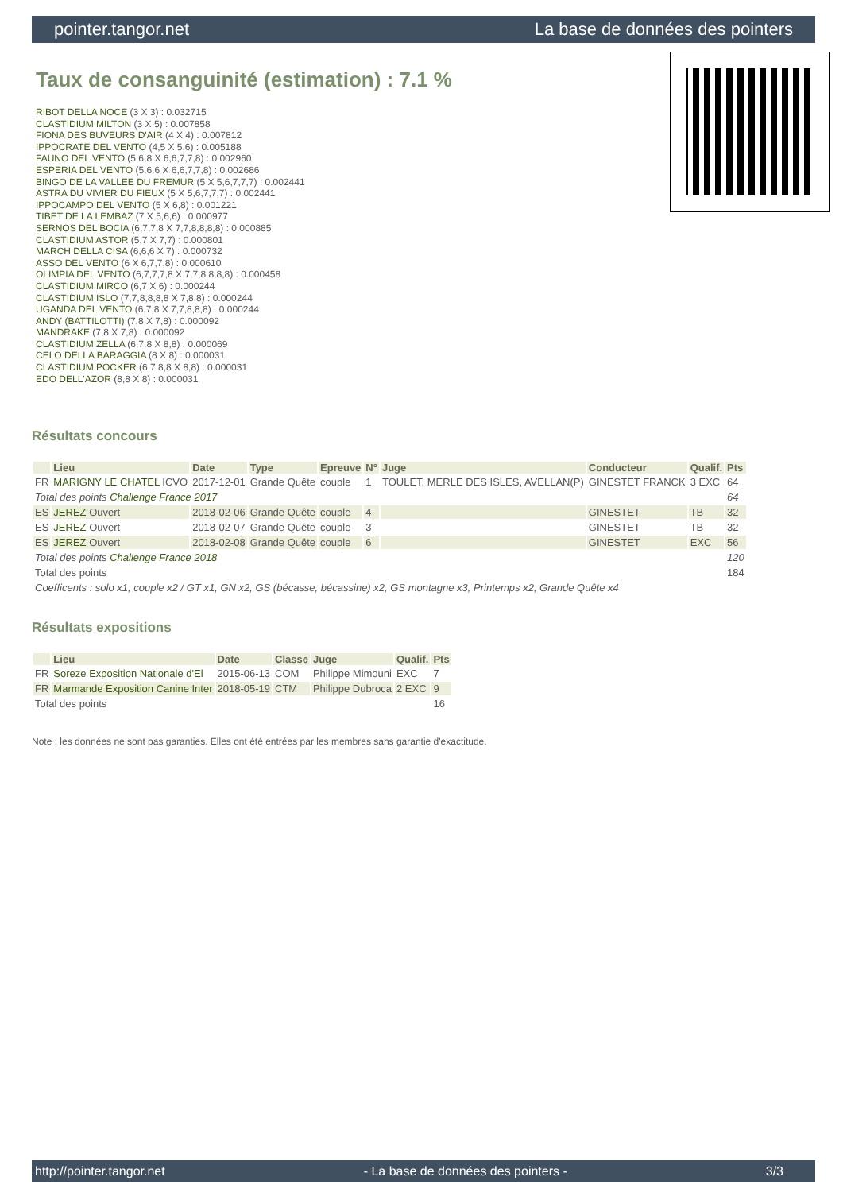pointer.tangor.net La base de données des pointers
Taux de consanguinité (estimation) : 7.1 %
RIBOT DELLA NOCE (3 X 3) : 0.032715
CLASTIDIUM MILTON (3 X 5) : 0.007858
FIONA DES BUVEURS D'AIR (4 X 4) : 0.007812
IPPOCRATE DEL VENTO (4,5 X 5,6) : 0.005188
FAUNO DEL VENTO (5,6,8 X 6,6,7,7,8) : 0.002960
ESPERIA DEL VENTO (5,6,6 X 6,6,7,7,8) : 0.002686
BINGO DE LA VALLEE DU FREMUR (5 X 5,6,7,7,7) : 0.002441
ASTRA DU VIVIER DU FIEUX (5 X 5,6,7,7,7) : 0.002441
IPPOCAMPO DEL VENTO (5 X 6,8) : 0.001221
TIBET DE LA LEMBAZ (7 X 5,6,6) : 0.000977
SERNOS DEL BOCIA (6,7,7,8 X 7,7,8,8,8,8) : 0.000885
CLASTIDIUM ASTOR (5,7 X 7,7) : 0.000801
MARCH DELLA CISA (6,6,6 X 7) : 0.000732
ASSO DEL VENTO (6 X 6,7,7,8) : 0.000610
OLIMPIA DEL VENTO (6,7,7,7,8 X 7,7,8,8,8,8) : 0.000458
CLASTIDIUM MIRCO (6,7 X 6) : 0.000244
CLASTIDIUM ISLO (7,7,8,8,8,8 X 7,8,8) : 0.000244
UGANDA DEL VENTO (6,7,8 X 7,7,8,8,8) : 0.000244
ANDY (BATTILOTTI) (7,8 X 7,8) : 0.000092
MANDRAKE (7,8 X 7,8) : 0.000092
CLASTIDIUM ZELLA (6,7,8 X 8,8) : 0.000069
CELO DELLA BARAGGIA (8 X 8) : 0.000031
CLASTIDIUM POCKER (6,7,8,8 X 8,8) : 0.000031
EDO DELL'AZOR (8,8 X 8) : 0.000031
Résultats concours
| | Lieu | Date | Type | Epreuve | N° | Juge | Conducteur | Qualif. | Pts |
| --- | --- | --- | --- | --- | --- | --- | --- | --- | --- |
| FR | MARIGNY LE CHATEL ICVO | 2017-12-01 | Grande Quête | couple | 1 | TOULET, MERLE DES ISLES, AVELLAN(P) | GINESTET FRANCK | 3 EXC | 64 |
| Total des points Challenge France 2017 | | | | | | | | | 64 |
| ES | JEREZ Ouvert | 2018-02-06 | Grande Quête | couple | 4 | | GINESTET | TB | 32 |
| ES | JEREZ Ouvert | 2018-02-07 | Grande Quête | couple | 3 | | GINESTET | TB | 32 |
| ES | JEREZ Ouvert | 2018-02-08 | Grande Quête | couple | 6 | | GINESTET | EXC | 56 |
| Total des points Challenge France 2018 | | | | | | | | | 120 |
| Total des points | | | | | | | | | 184 |
| Coefficents : solo x1, couple x2 / GT x1, GN x2, GS (bécasse, bécassine) x2, GS montagne x3, Printemps x2, Grande Quête x4 | | | | | | | | | |
Résultats expositions
| | Lieu | Date | Classe | Juge | Qualif. | Pts |
| --- | --- | --- | --- | --- | --- | --- |
| FR | Soreze Exposition Nationale d'El | 2015-06-13 | COM | Philippe Mimouni | EXC | 7 |
| FR | Marmande Exposition Canine Inter | 2018-05-19 | CTM | Philippe Dubroca | 2 EXC | 9 |
| Total des points | | | | | | 16 |
Note : les données ne sont pas garanties. Elles ont été entrées par les membres sans garantie d'exactitude.
http://pointer.tangor.net - La base de données des pointers - 3/3